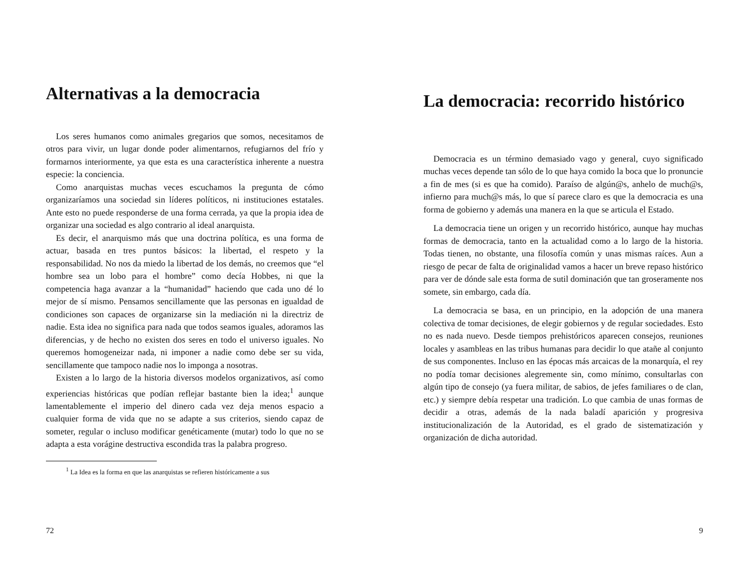Alternativas a la democracia
Los seres humanos como animales gregarios que somos, necesitamos de otros para vivir, un lugar donde poder alimentarnos, refugiarnos del frío y formarnos interiormente, ya que esta es una característica inherente a nuestra especie: la conciencia.
Como anarquistas muchas veces escuchamos la pregunta de cómo organizaríamos una sociedad sin líderes políticos, ni instituciones estatales. Ante esto no puede responderse de una forma cerrada, ya que la propia idea de organizar una sociedad es algo contrario al ideal anarquista.
Es decir, el anarquismo más que una doctrina política, es una forma de actuar, basada en tres puntos básicos: la libertad, el respeto y la responsabilidad. No nos da miedo la libertad de los demás, no creemos que “el hombre sea un lobo para el hombre” como decía Hobbes, ni que la competencia haga avanzar a la “humanidad” haciendo que cada uno dé lo mejor de sí mismo. Pensamos sencillamente que las personas en igualdad de condiciones son capaces de organizarse sin la mediación ni la directriz de nadie. Esta idea no significa para nada que todos seamos iguales, adoramos las diferencias, y de hecho no existen dos seres en todo el universo iguales. No queremos homogeneizar nada, ni imponer a nadie como debe ser su vida, sencillamente que tampoco nadie nos lo imponga a nosotras.
Existen a lo largo de la historia diversos modelos organizativos, así como experiencias históricas que podían reflejar bastante bien la idea;<sup>1</sup> aunque lamentablemente el imperio del dinero cada vez deja menos espacio a cualquier forma de vida que no se adapte a sus criterios, siendo capaz de someter, regular o incluso modificar genéticamente (mutar) todo lo que no se adapta a esta vorágine destructiva escondida tras la palabra progreso.
<sup>1</sup> La Idea es la forma en que las anarquistas se refieren históricamente a sus
72
La democracia: recorrido histórico
Democracia es un término demasiado vago y general, cuyo significado muchas veces depende tan sólo de lo que haya comido la boca que lo pronuncie a fin de mes (si es que ha comido). Paraíso de algún@s, anhelo de much@s, infierno para much@s más, lo que sí parece claro es que la democracia es una forma de gobierno y además una manera en la que se articula el Estado.
La democracia tiene un origen y un recorrido histórico, aunque hay muchas formas de democracia, tanto en la actualidad como a lo largo de la historia. Todas tienen, no obstante, una filosofía común y unas mismas raíces. Aun a riesgo de pecar de falta de originalidad vamos a hacer un breve repaso histórico para ver de dónde sale esta forma de sutil dominación que tan groseramente nos somete, sin embargo, cada día.
La democracia se basa, en un principio, en la adopción de una manera colectiva de tomar decisiones, de elegir gobiernos y de regular sociedades. Esto no es nada nuevo. Desde tiempos prehistóricos aparecen consejos, reuniones locales y asambleas en las tribus humanas para decidir lo que atañe al conjunto de sus componentes. Incluso en las épocas más arcaicas de la monarquía, el rey no podía tomar decisiones alegremente sin, como mínimo, consultarlas con algún tipo de consejo (ya fuera militar, de sabios, de jefes familiares o de clan, etc.) y siempre debía respetar una tradición. Lo que cambia de unas formas de decidir a otras, además de la nada baladí aparición y progresiva institucionalización de la Autoridad, es el grado de sistematización y organización de dicha autoridad.
9